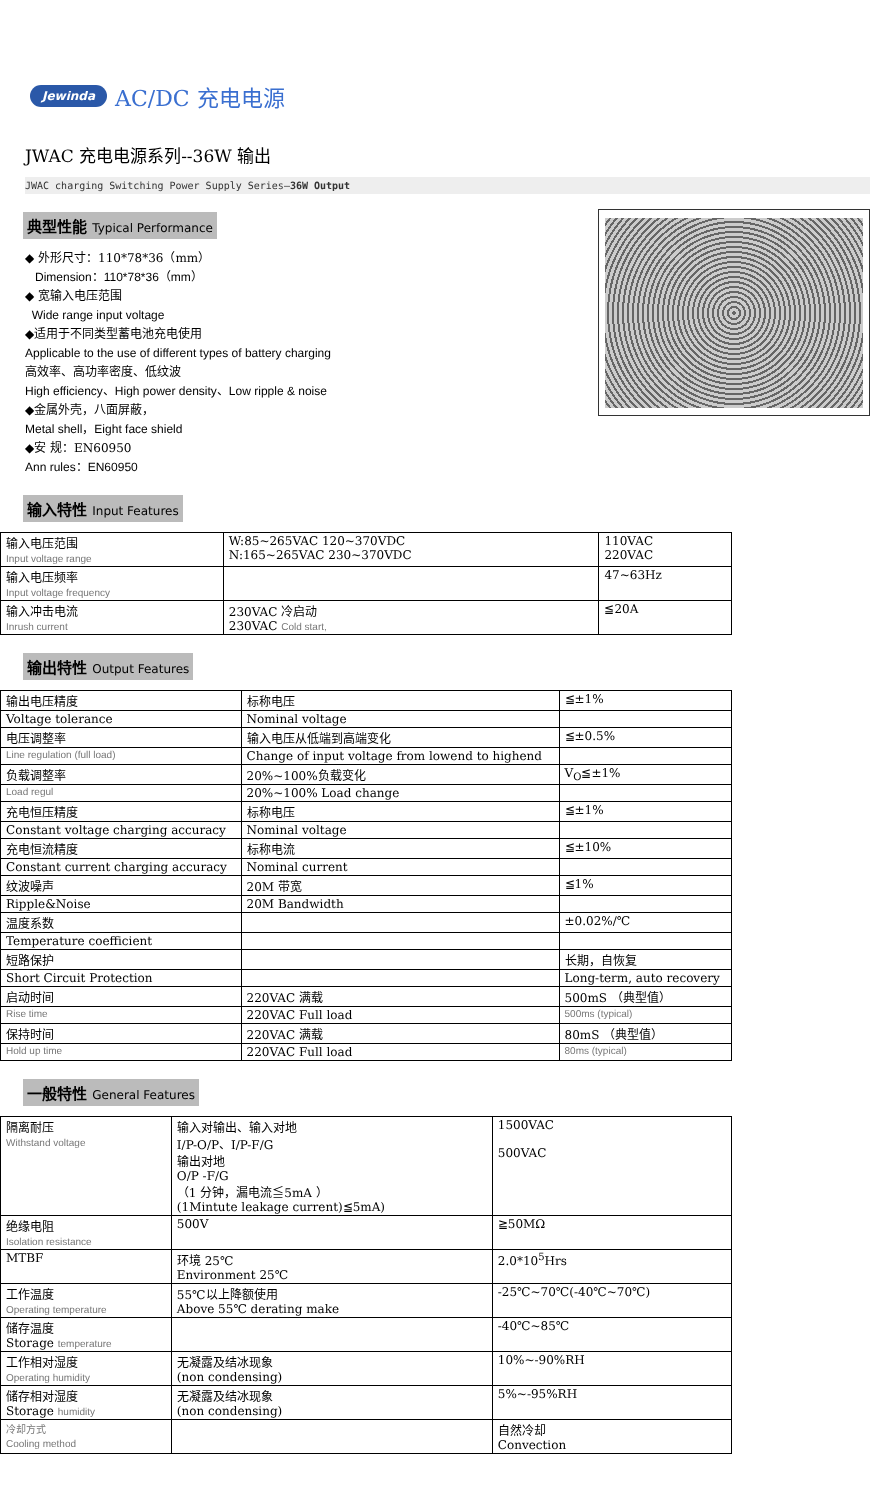Jewinda AC/DC 充电电源
JWAC 充电电源系列--36W 输出
JWAC charging Switching Power Supply Series—36W Output
典型性能 Typical Performance
◆ 外形尺寸：110*78*36（mm）
Dimension：110*78*36（mm）
◆ 宽输入电压范围
Wide range input voltage
◆适用于不同类型蓄电池充电使用
Applicable to the use of different types of battery charging
高效率、高功率密度、低纹波
High efficiency、High power density、Low ripple & noise
◆金属外壳，八面屏蔽，
Metal shell，Eight face shield
◆安 规：EN60950
Ann rules：EN60950
输入特性 Input Features
| 输入电压范围 Input voltage range | W:85~265VAC 120~370VDC N:165~265VAC 230~370VDC | 110VAC 220VAC |
| 输入电压频率 Input voltage frequency | | 47~63Hz |
| 输入冲击电流 Inrush current | 230VAC 冷启动 230VAC Cold start, | ≦20A |
输出特性 Output Features
| 输出电压精度 | 标称电压 | ≦±1% |
| Voltage tolerance | Nominal voltage | |
| 电压调整率 | 输入电压从低端到高端变化 | ≦±0.5% |
| Line regulation (full load) | Change of input voltage from lowend to highend | |
| 负载调整率 | 20%~100%负载变化 | V<sub>O</sub>≦±1% |
| Load regul | 20%~100% Load change | |
| 充电恒压精度 | 标称电压 | ≦±1% |
| Constant voltage charging accuracy | Nominal voltage | |
| 充电恒流精度 | 标称电流 | ≦±10% |
| Constant current charging accuracy | Nominal current | |
| 纹波噪声 | 20M 带宽 | ≦1% |
| Ripple&Noise | 20M Bandwidth | |
| 温度系数 | | ±0.02%/℃ |
| Temperature coefficient | | |
| 短路保护 | | 长期，自恢复 |
| Short Circuit Protection | | Long-term, auto recovery |
| 启动时间 | 220VAC 满载 | 500mS （典型值） |
| Rise time | 220VAC Full load | 500ms (typical) |
| 保持时间 | 220VAC 满载 | 80mS （典型值） |
| Hold up time | 220VAC Full load | 80ms (typical) |
一般特性 General Features
| 隔离耐压 Withstand voltage | 输入对输出、输入对地 I/P-O/P、I/P-F/G 输出对地 O/P -F/G （1 分钟，漏电流≦5mA ） (1Mintute leakage current)≦5mA) | 1500VAC 500VAC |
| 绝缘电阻 Isolation resistance | 500V | ≧50MΩ |
| MTBF | 环境 25℃ Environment 25℃ | 2.0*10<sup>5</sup>Hrs |
| 工作温度 Operating temperature | 55℃以上降额使用 Above 55℃ derating make | -25℃~70℃(-40℃~70℃) |
| 储存温度 Storage temperature | | -40℃~85℃ |
| 工作相对湿度 Operating humidity | 无凝露及结冰现象 (non condensing) | 10%~-90%RH |
| 储存相对湿度 Storage humidity | 无凝露及结冰现象 (non condensing) | 5%~-95%RH |
| 冷却方式 Cooling method | | 自然冷却 Convection |